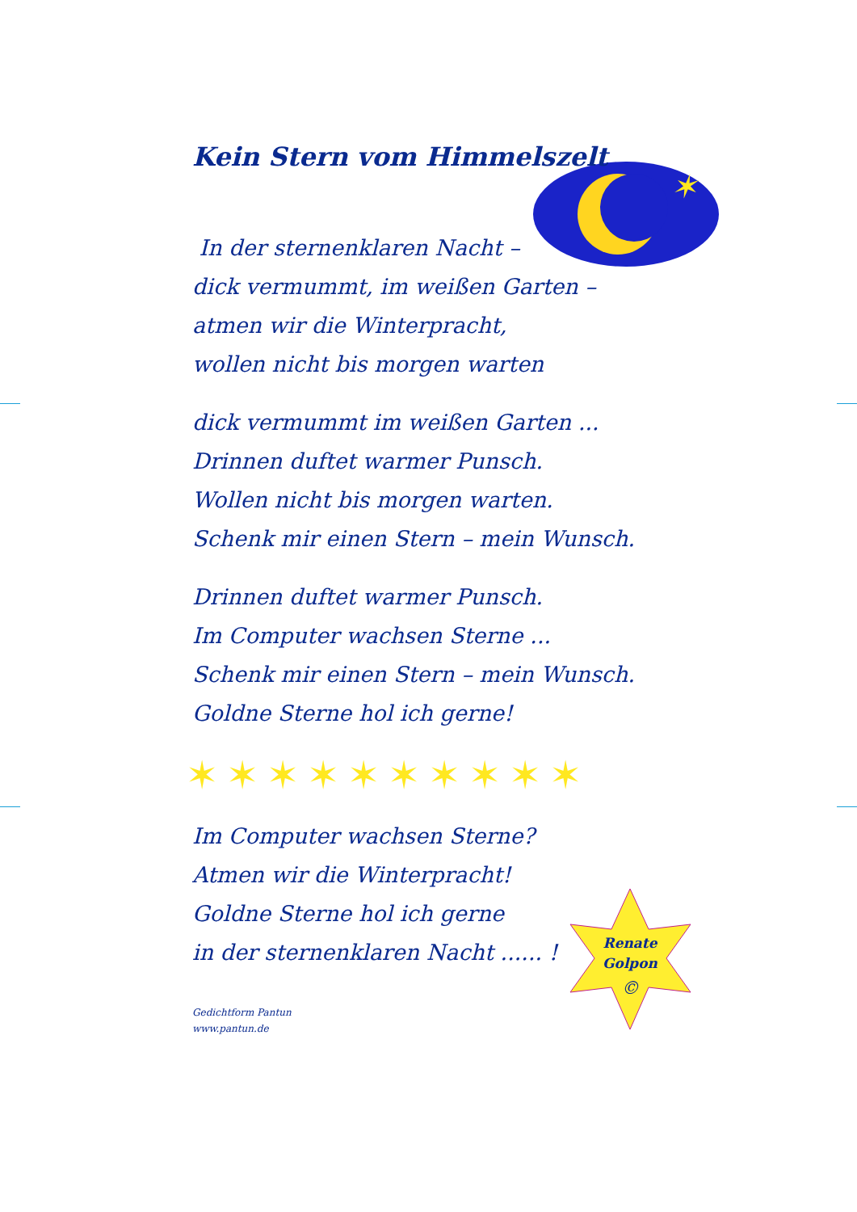✶
Renate
Golpon
©
Kein Stern vom Himmelszelt
In der sternenklaren Nacht –
dick vermummt, im weißen Garten –
atmen wir die Winterpracht,
wollen nicht bis morgen warten
dick vermummt im weißen Garten ...
Drinnen duftet warmer Punsch.
Wollen nicht bis morgen warten.
Schenk mir einen Stern – mein Wunsch.
Drinnen duftet warmer Punsch.
Im Computer wachsen Sterne ...
Schenk mir einen Stern – mein Wunsch.
Goldne Sterne hol ich gerne!
✶✶✶✶✶✶✶✶✶✶
Im Computer wachsen Sterne?
Atmen wir die Winterpracht!
Goldne Sterne hol ich gerne
in der sternenklaren Nacht ...... !
Gedichtform Pantun
www.pantun.de